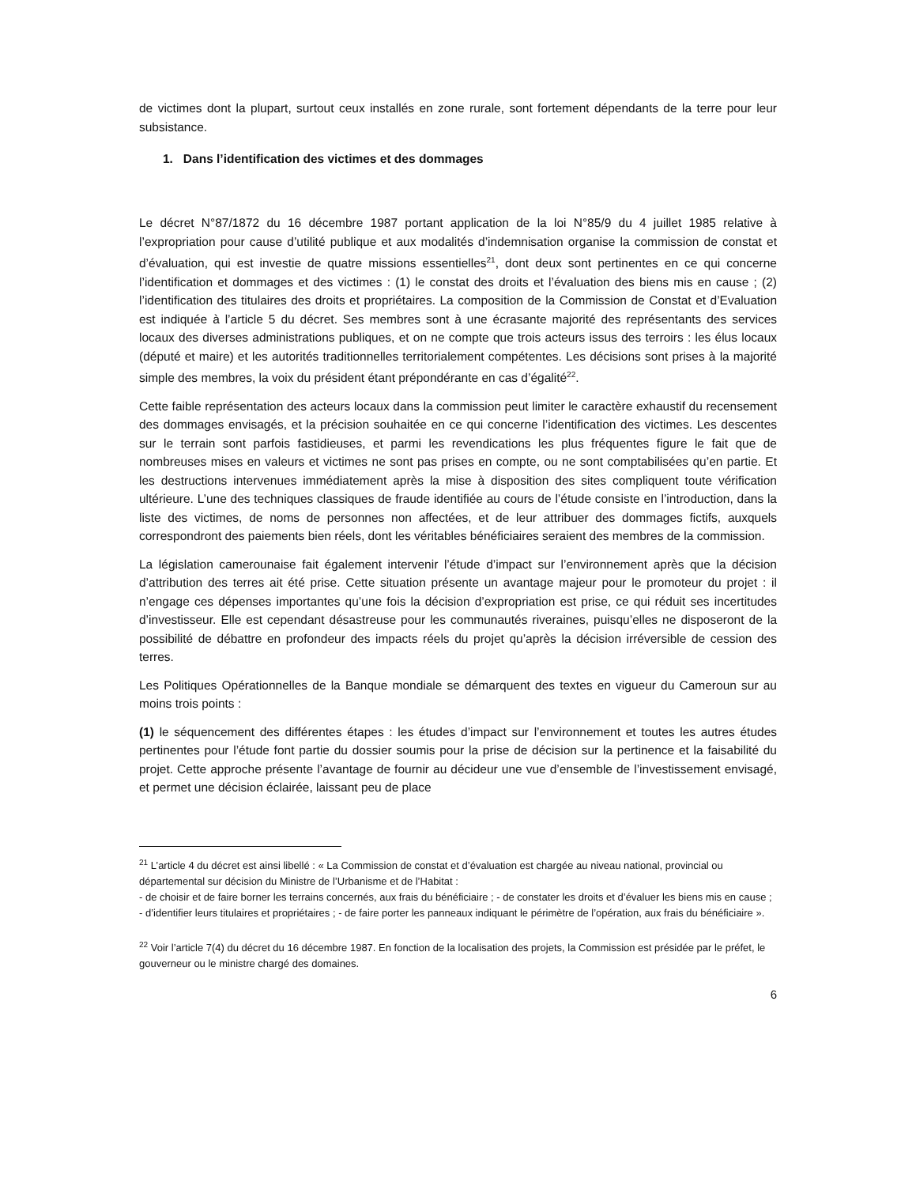de victimes dont la plupart, surtout ceux installés en zone rurale, sont fortement dépendants de la terre pour leur subsistance.
1. Dans l’identification des victimes et des dommages
Le décret N°87/1872 du 16 décembre 1987 portant application de la loi N°85/9 du 4 juillet 1985 relative à l’expropriation pour cause d’utilité publique et aux modalités d’indemnisation organise la commission de constat et d’évaluation, qui est investie de quatre missions essentielles<sup>21</sup>, dont deux sont pertinentes en ce qui concerne l’identification et dommages et des victimes : (1) le constat des droits et l’évaluation des biens mis en cause ; (2) l’identification des titulaires des droits et propriétaires. La composition de la Commission de Constat et d’Evaluation est indiquée à l’article 5 du décret. Ses membres sont à une écrasante majorité des représentants des services locaux des diverses administrations publiques, et on ne compte que trois acteurs issus des terroirs : les élus locaux (député et maire) et les autorités traditionnelles territorialement compétentes. Les décisions sont prises à la majorité simple des membres, la voix du président étant prépondérante en cas d’égalité<sup>22</sup>.
Cette faible représentation des acteurs locaux dans la commission peut limiter le caractère exhaustif du recensement des dommages envisagés, et la précision souhaitée en ce qui concerne l’identification des victimes. Les descentes sur le terrain sont parfois fastidieuses, et parmi les revendications les plus fréquentes figure le fait que de nombreuses mises en valeurs et victimes ne sont pas prises en compte, ou ne sont comptabilisées qu’en partie. Et les destructions intervenues immédiatement après la mise à disposition des sites compliquent toute vérification ultérieure. L’une des techniques classiques de fraude identifiée au cours de l’étude consiste en l’introduction, dans la liste des victimes, de noms de personnes non affectées, et de leur attribuer des dommages fictifs, auxquels correspondront des paiements bien réels, dont les véritables bénéficiaires seraient des membres de la commission.
La législation camerounaise fait également intervenir l’étude d’impact sur l’environnement après que la décision d’attribution des terres ait été prise. Cette situation présente un avantage majeur pour le promoteur du projet : il n’engage ces dépenses importantes qu’une fois la décision d’expropriation est prise, ce qui réduit ses incertitudes d’investisseur. Elle est cependant désastreuse pour les communautés riveraines, puisqu’elles ne disposeront de la possibilité de débattre en profondeur des impacts réels du projet qu’après la décision irréversible de cession des terres.
Les Politiques Opérationnelles de la Banque mondiale se démarquent des textes en vigueur du Cameroun sur au moins trois points :
(1) le séquencement des différentes étapes : les études d’impact sur l’environnement et toutes les autres études pertinentes pour l’étude font partie du dossier soumis pour la prise de décision sur la pertinence et la faisabilité du projet. Cette approche présente l’avantage de fournir au décideur une vue d’ensemble de l’investissement envisagé, et permet une décision éclairée, laissant peu de place
<sup>21</sup> L’article 4 du décret est ainsi libellé : « La Commission de constat et d’évaluation est chargée au niveau national, provincial ou départemental sur décision du Ministre de l’Urbanisme et de l’Habitat :
- de choisir et de faire borner les terrains concernés, aux frais du bénéficiaire ; - de constater les droits et d’évaluer les biens mis en cause ; - d’identifier leurs titulaires et propriétaires ; - de faire porter les panneaux indiquant le périmètre de l’opération, aux frais du bénéficiaire ».
<sup>22</sup> Voir l’article 7(4) du décret du 16 décembre 1987. En fonction de la localisation des projets, la Commission est présidée par le préfet, le gouverneur ou le ministre chargé des domaines.
6